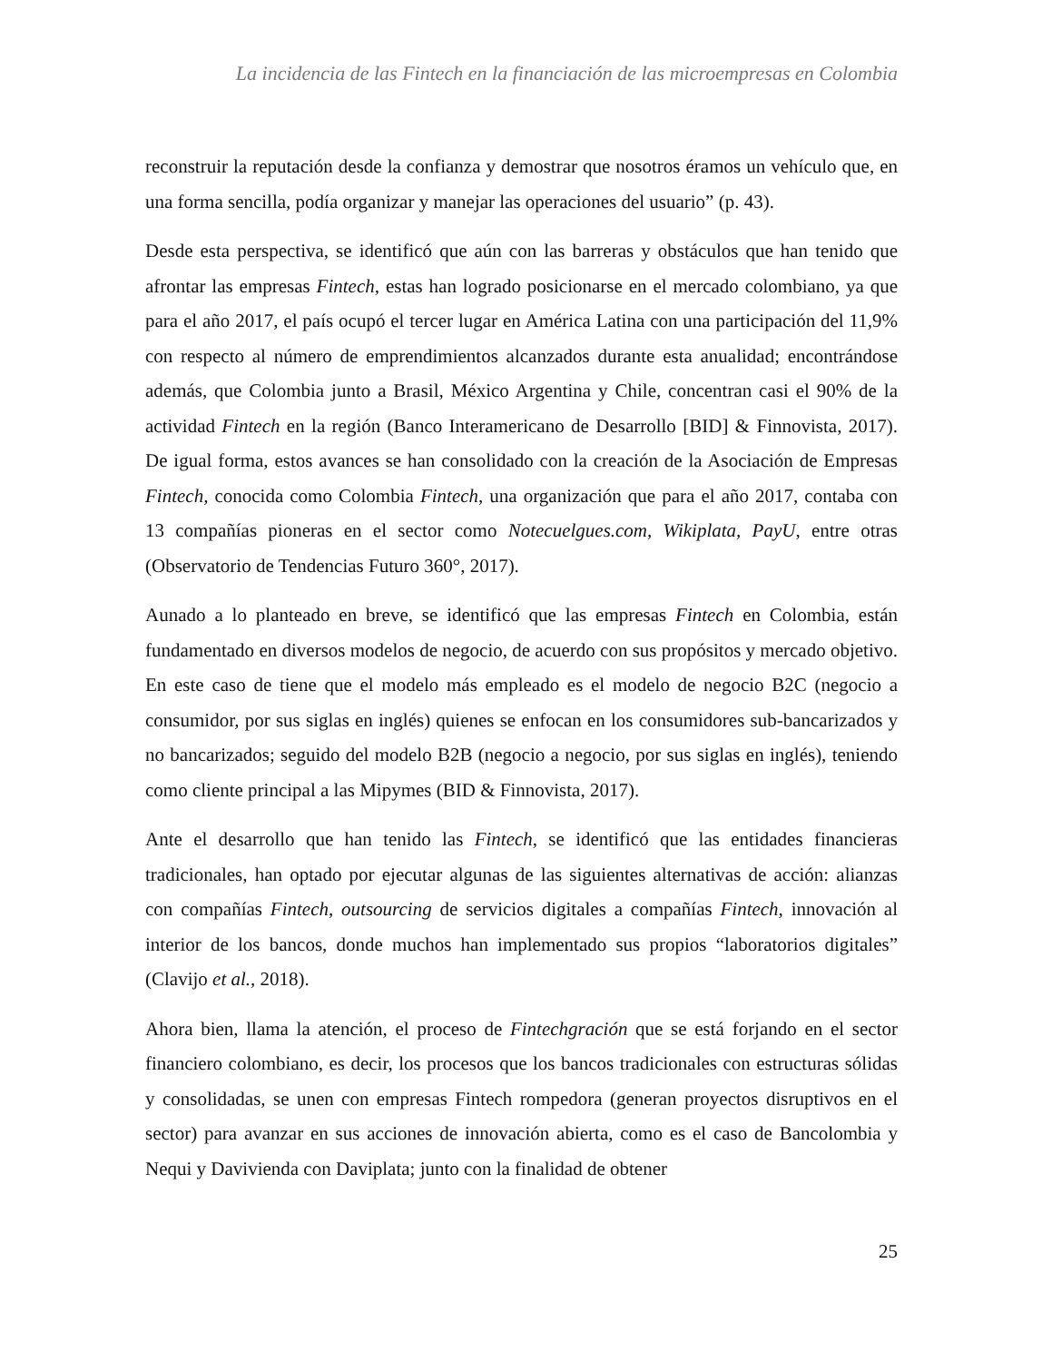La incidencia de las Fintech en la financiación de las microempresas en Colombia
reconstruir la reputación desde la confianza y demostrar que nosotros éramos un vehículo que, en una forma sencilla, podía organizar y manejar las operaciones del usuario” (p. 43).
Desde esta perspectiva, se identificó que aún con las barreras y obstáculos que han tenido que afrontar las empresas Fintech, estas han logrado posicionarse en el mercado colombiano, ya que para el año 2017, el país ocupó el tercer lugar en América Latina con una participación del 11,9% con respecto al número de emprendimientos alcanzados durante esta anualidad; encontrándose además, que Colombia junto a Brasil, México Argentina y Chile, concentran casi el 90% de la actividad Fintech en la región (Banco Interamericano de Desarrollo [BID] & Finnovista, 2017). De igual forma, estos avances se han consolidado con la creación de la Asociación de Empresas Fintech, conocida como Colombia Fintech, una organización que para el año 2017, contaba con 13 compañías pioneras en el sector como Notecuelgues.com, Wikiplata, PayU, entre otras (Observatorio de Tendencias Futuro 360°, 2017).
Aunado a lo planteado en breve, se identificó que las empresas Fintech en Colombia, están fundamentado en diversos modelos de negocio, de acuerdo con sus propósitos y mercado objetivo. En este caso de tiene que el modelo más empleado es el modelo de negocio B2C (negocio a consumidor, por sus siglas en inglés) quienes se enfocan en los consumidores sub-bancarizados y no bancarizados; seguido del modelo B2B (negocio a negocio, por sus siglas en inglés), teniendo como cliente principal a las Mipymes (BID & Finnovista, 2017).
Ante el desarrollo que han tenido las Fintech, se identificó que las entidades financieras tradicionales, han optado por ejecutar algunas de las siguientes alternativas de acción: alianzas con compañías Fintech, outsourcing de servicios digitales a compañías Fintech, innovación al interior de los bancos, donde muchos han implementado sus propios “laboratorios digitales” (Clavijo et al., 2018).
Ahora bien, llama la atención, el proceso de Fintechgración que se está forjando en el sector financiero colombiano, es decir, los procesos que los bancos tradicionales con estructuras sólidas y consolidadas, se unen con empresas Fintech rompedora (generan proyectos disruptivos en el sector) para avanzar en sus acciones de innovación abierta, como es el caso de Bancolombia y Nequi y Davivienda con Daviplata; junto con la finalidad de obtener
25